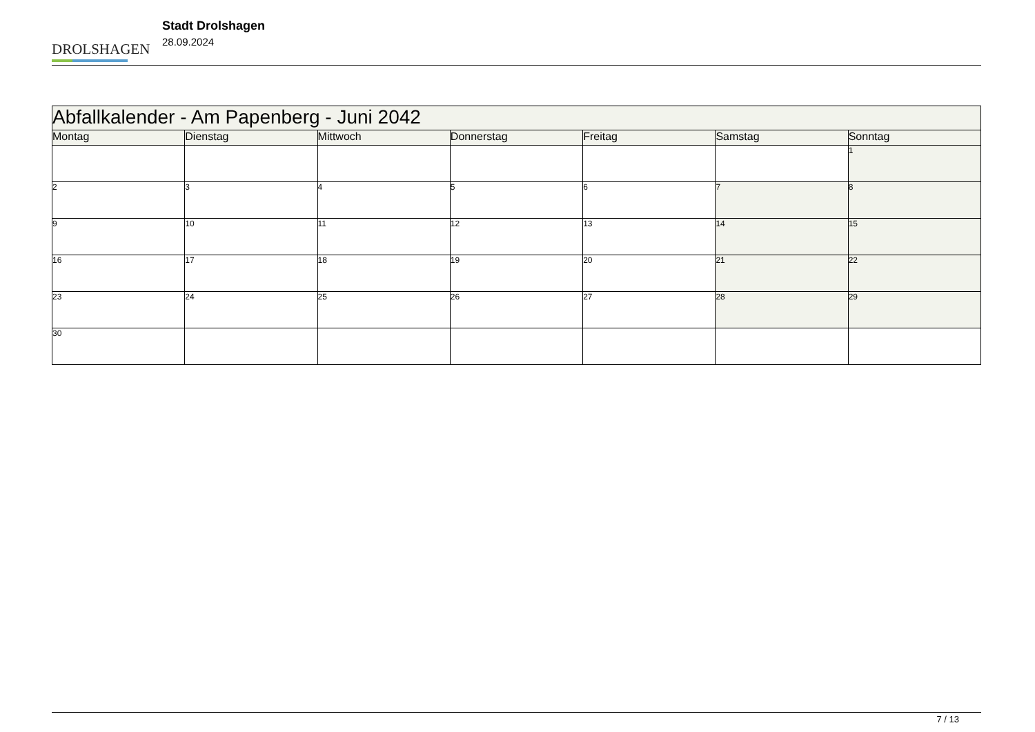DROLSHAGEN
Stadt Drolshagen
28.09.2024
| Abfallkalender - Am Papenberg - Juni 2042 | | | | | | |
| Montag | Dienstag | Mittwoch | Donnerstag | Freitag | Samstag | Sonntag |
| | | | | | | 1 |
| 2 | 3 | 4 | 5 | 6 | 7 | 8 |
| 9 | 10 | 11 | 12 | 13 | 14 | 15 |
| 16 | 17 | 18 | 19 | 20 | 21 | 22 |
| 23 | 24 | 25 | 26 | 27 | 28 | 29 |
| 30 | | | | | | |
7 / 13